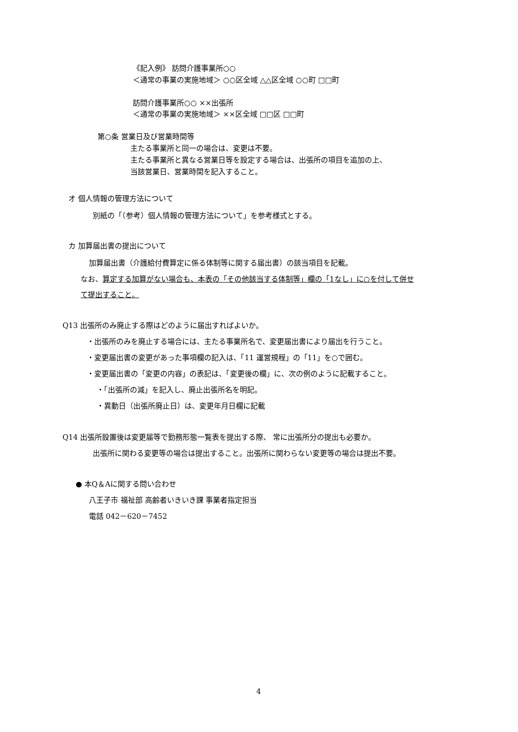《記入例》 訪問介護事業所○○
＜通常の事業の実施地域＞ ○○区全域 △△区全域 ○○町 □□町
訪問介護事業所○○ ××出張所
＜通常の事業の実施地域＞ ××区全域 □□区 □□町
第○条 営業日及び営業時間等
主たる事業所と同一の場合は、変更は不要。
主たる事業所と異なる営業日等を設定する場合は、出張所の項目を追加の上、
当該営業日、営業時間を記入すること。
オ 個人情報の管理方法について
別紙の「（参考）個人情報の管理方法について」を参考様式とする。
カ 加算届出書の提出について
加算届出書（介護給付費算定に係る体制等に関する届出書）の該当項目を記載。
なお、算定する加算がない場合も、本表の「その他該当する体制等」欄の「1なし」に○を付して併せ
て提出すること。
Q13 出張所のみ廃止する際はどのように届出すればよいか。
・出張所のみを廃止する場合には、主たる事業所名で、変更届出書により届出を行うこと。
・変更届出書の変更があった事項欄の記入は、「11 運営規程」の「11」を○で囲む。
・変更届出書の「変更の内容」の表記は、「変更後の欄」に、次の例のように記載すること。
・「出張所の減」を記入し、廃止出張所名を明記。
・異動日（出張所廃止日）は、変更年月日欄に記載
Q14 出張所設置後は変更届等で勤務形態一覧表を提出する際、 常に出張所分の提出も必要か。
出張所に関わる変更等の場合は提出すること。出張所に関わらない変更等の場合は提出不要。
● 本Q＆Aに関する問い合わせ
八王子市 福祉部 高齢者いきいき課 事業者指定担当
電話 042－620－7452
4